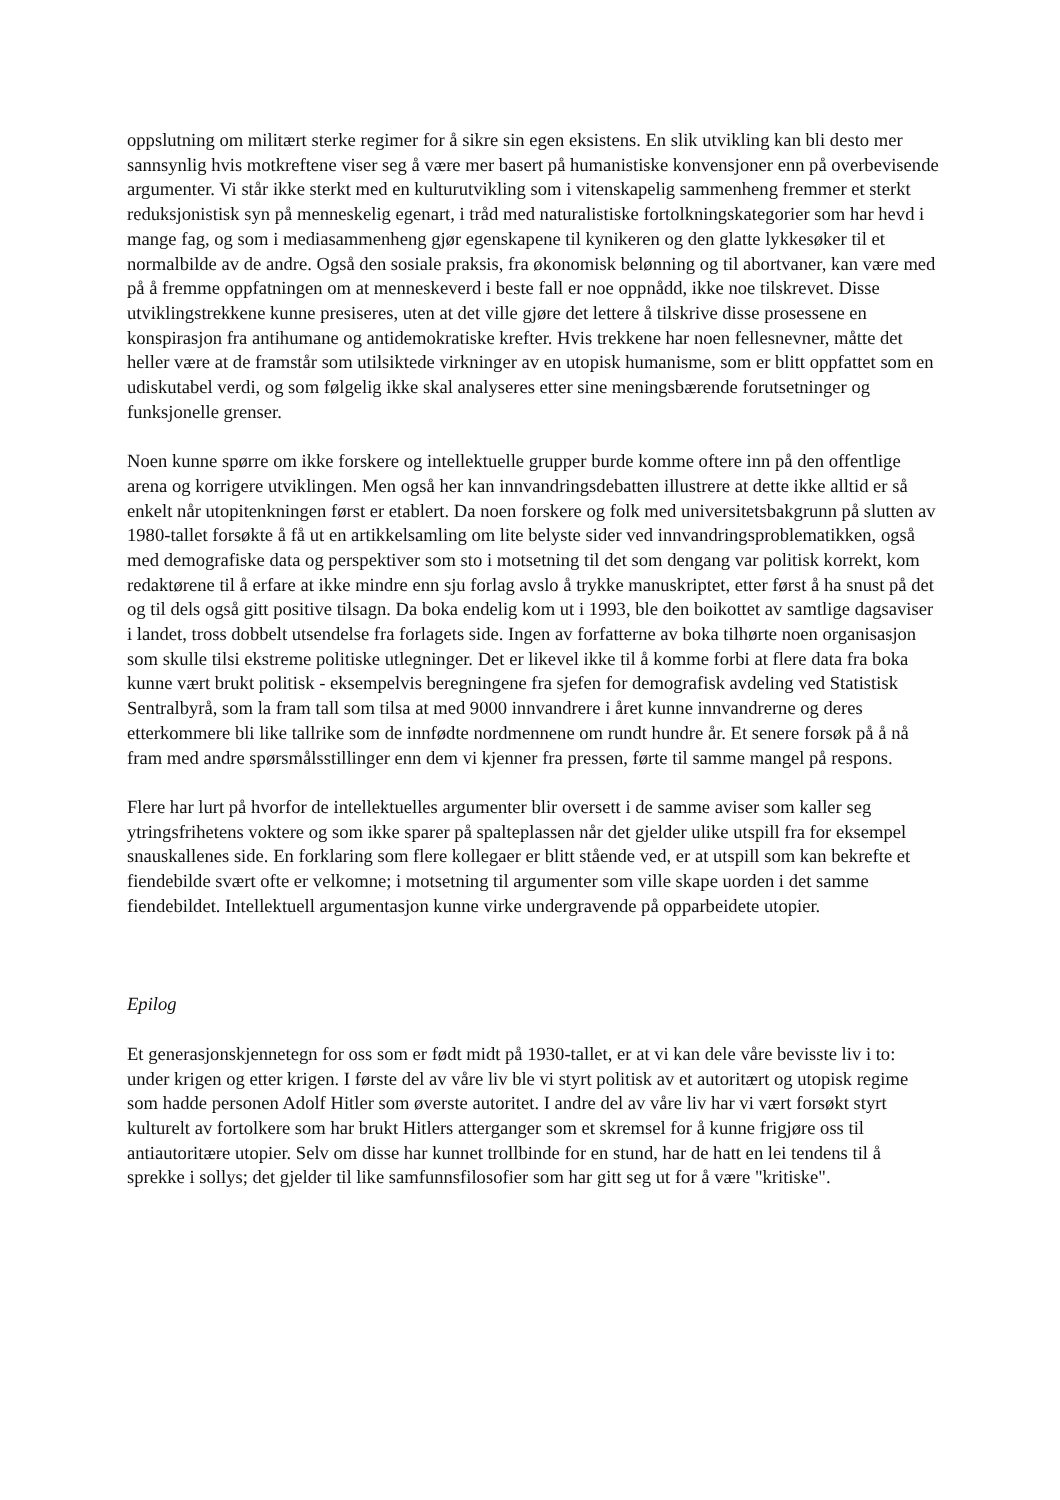oppslutning om militært sterke regimer for å sikre sin egen eksistens. En slik utvikling kan bli desto mer sannsynlig hvis motkreftene viser seg å være mer basert på humanistiske konvensjoner enn på overbevisende argumenter. Vi står ikke sterkt med en kulturutvikling som i vitenskapelig sammenheng fremmer et sterkt reduksjonistisk syn på menneskelig egenart, i tråd med naturalistiske fortolkningskategorier som har hevd i mange fag, og som i mediasammenheng gjør egenskapene til kynikeren og den glatte lykkesøker til et normalbilde av de andre. Også den sosiale praksis, fra økonomisk belønning og til abortvaner, kan være med på å fremme oppfatningen om at menneskeverd i beste fall er noe oppnådd, ikke noe tilskrevet. Disse utviklingstrekkene kunne presiseres, uten at det ville gjøre det lettere å tilskrive disse prosessene en konspirasjon fra antihumane og antidemokratiske krefter. Hvis trekkene har noen fellesnevner, måtte det heller være at de framstår som utilsiktede virkninger av en utopisk humanisme, som er blitt oppfattet som en udiskutabel verdi, og som følgelig ikke skal analyseres etter sine meningsbærende forutsetninger og funksjonelle grenser.
Noen kunne spørre om ikke forskere og intellektuelle grupper burde komme oftere inn på den offentlige arena og korrigere utviklingen. Men også her kan innvandringsdebatten illustrere at dette ikke alltid er så enkelt når utopitenkningen først er etablert. Da noen forskere og folk med universitetsbakgrunn på slutten av 1980-tallet forsøkte å få ut en artikkelsamling om lite belyste sider ved innvandringsproblematikken, også med demografiske data og perspektiver som sto i motsetning til det som dengang var politisk korrekt, kom redaktørene til å erfare at ikke mindre enn sju forlag avslo å trykke manuskriptet, etter først å ha snust på det og til dels også gitt positive tilsagn. Da boka endelig kom ut i 1993, ble den boikottet av samtlige dagsaviser i landet, tross dobbelt utsendelse fra forlagets side. Ingen av forfatterne av boka tilhørte noen organisasjon som skulle tilsi ekstreme politiske utlegninger. Det er likevel ikke til å komme forbi at flere data fra boka kunne vært brukt politisk - eksempelvis beregningene fra sjefen for demografisk avdeling ved Statistisk Sentralbyrå, som la fram tall som tilsa at med 9000 innvandrere i året kunne innvandrerne og deres etterkommere bli like tallrike som de innfødte nordmennene om rundt hundre år. Et senere forsøk på å nå fram med andre spørsmålsstillinger enn dem vi kjenner fra pressen, førte til samme mangel på respons.
Flere har lurt på hvorfor de intellektuelles argumenter blir oversett i de samme aviser som kaller seg ytringsfrihetens voktere og som ikke sparer på spalteplassen når det gjelder ulike utspill fra for eksempel snauskallenes side. En forklaring som flere kollegaer er blitt stående ved, er at utspill som kan bekrefte et fiendebilde svært ofte er velkomne; i motsetning til argumenter som ville skape uorden i det samme fiendebildet. Intellektuell argumentasjon kunne virke undergravende på opparbeidete utopier.
Epilog
Et generasjonskjennetegn for oss som er født midt på 1930-tallet, er at vi kan dele våre bevisste liv i to: under krigen og etter krigen. I første del av våre liv ble vi styrt politisk av et autoritært og utopisk regime som hadde personen Adolf Hitler som øverste autoritet. I andre del av våre liv har vi vært forsøkt styrt kulturelt av fortolkere som har brukt Hitlers atterganger som et skremsel for å kunne frigjøre oss til antiautoritære utopier. Selv om disse har kunnet trollbinde for en stund, har de hatt en lei tendens til å sprekke i sollys; det gjelder til like samfunnsfilosofier som har gitt seg ut for å være "kritiske".